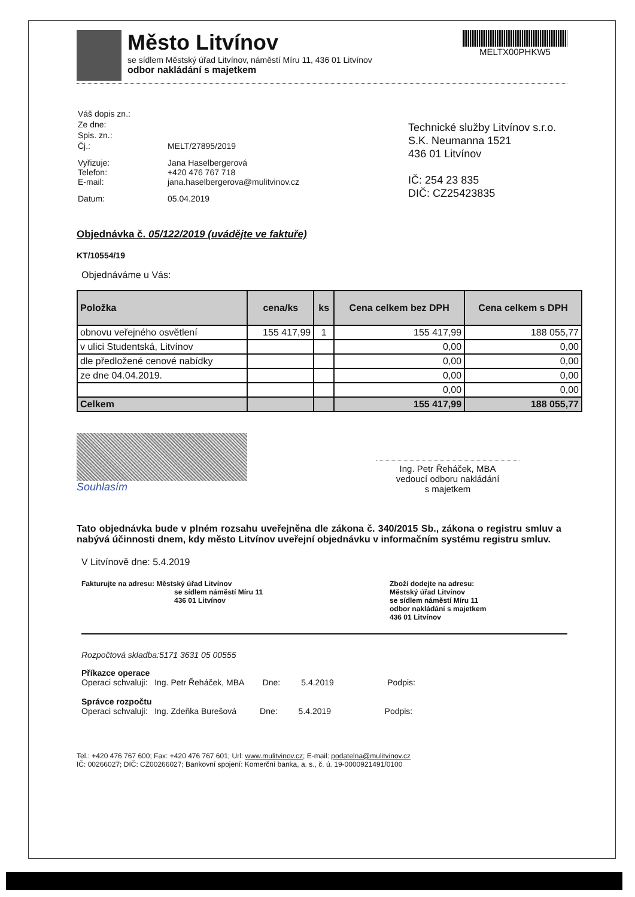Město Litvínov
se sídlem Městský úřad Litvínov, náměstí Míru 11, 436 01 Litvínov
odbor nakládání s majetkem
MELTX00PHKW5
| Váš dopis zn.: | |
| Ze dne: | |
| Spis. zn.: | |
| Čj.: | MELT/27895/2019 |
| Vyřizuje: Telefon: E-mail: | Jana Haselbergerová +420 476 767 718 jana.haselbergerova@mulitvinov.cz |
| Datum: | 05.04.2019 |
Technické služby Litvínov s.r.o.
S.K. Neumanna 1521
436 01 Litvínov
IČ: 254 23 835
DIČ: CZ25423835
Objednávka č. 05/122/2019 (uvádějte ve faktuře)
KT/10554/19
Objednáváme u Vás:
| Položka | cena/ks | ks | Cena celkem bez DPH | Cena celkem s DPH |
| --- | --- | --- | --- | --- |
| obnovu veřejného osvětlení | 155 417,99 | 1 | 155 417,99 | 188 055,77 |
| v ulici Studentská, Litvínov | | | 0,00 | 0,00 |
| dle předložené cenové nabídky | | | 0,00 | 0,00 |
| ze dne 04.04.2019. | | | 0,00 | 0,00 |
| | | | 0,00 | 0,00 |
| Celkem | | | 155 417,99 | 188 055,77 |
Souhlasím
Ing. Petr Řeháček, MBA
vedoucí odboru nakládání
s majetkem
Tato objednávka bude v plném rozsahu uveřejněna dle zákona č. 340/2015 Sb., zákona o registru smluv a nabývá účinnosti dnem, kdy město Litvínov uveřejní objednávku v informačním systému registru smluv.
V Litvínově dne: 5.4.2019
Fakturujte na adresu: Městský úřad Litvínov
se sídlem náměstí Míru 11
436 01 Litvínov
Zboží dodejte na adresu:
Městský úřad Litvínov
se sídlem náměstí Míru 11
odbor nakládání s majetkem
436 01 Litvínov
Rozpočtová skladba:5171 3631 05 00555
Příkazce operace
Operaci schvaluji: Ing. Petr Řeháček, MBA Dne: 5.4.2019 Podpis:
Správce rozpočtu
Operaci schvaluji: Ing. Zdeňka Burešová Dne: 5.4.2019 Podpis:
Tel.: +420 476 767 600; Fax: +420 476 767 601; Url: www.mulitvinov.cz; E-mail: podatelna@mulitvinov.cz
IČ: 00266027; DIČ: CZ00266027; Bankovní spojení: Komerční banka, a. s., č. ú. 19-0000921491/0100